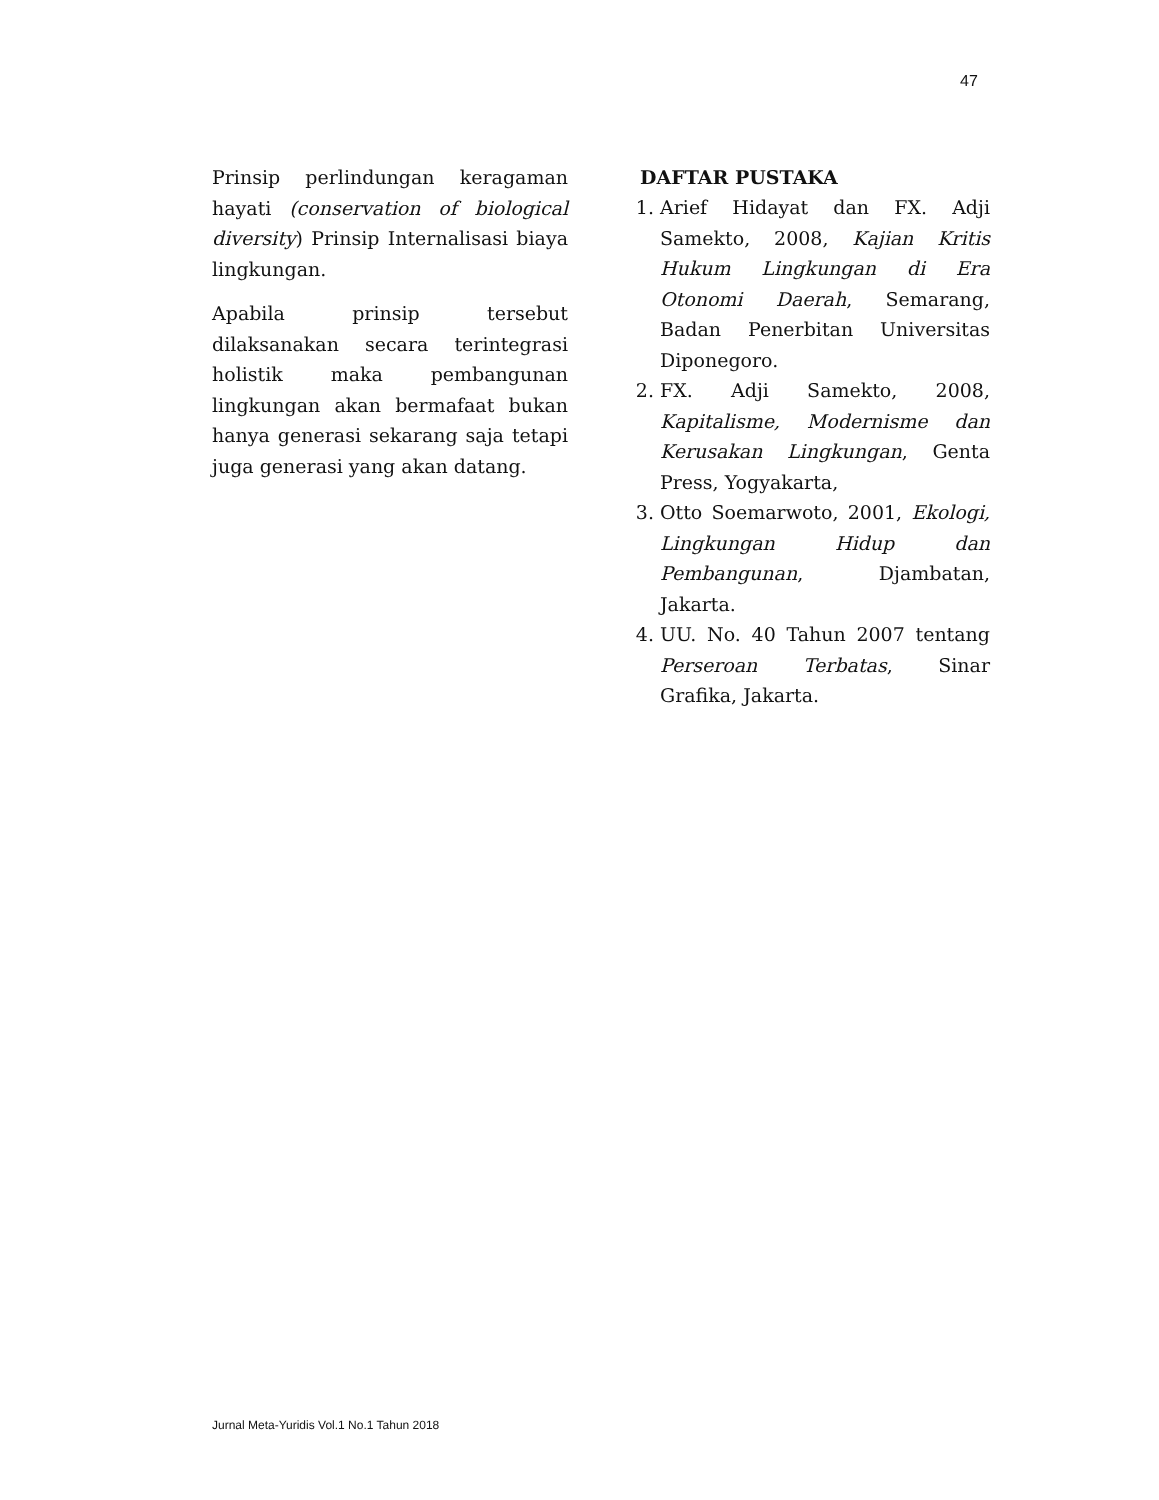47
Prinsip perlindungan keragaman hayati (conservation of biological diversity) Prinsip Internalisasi biaya lingkungan.
Apabila prinsip tersebut dilaksanakan secara terintegrasi holistik maka pembangunan lingkungan akan bermafaat bukan hanya generasi sekarang saja tetapi juga generasi yang akan datang.
DAFTAR PUSTAKA
1. Arief Hidayat dan FX. Adji Samekto, 2008, Kajian Kritis Hukum Lingkungan di Era Otonomi Daerah, Semarang, Badan Penerbitan Universitas Diponegoro.
2. FX. Adji Samekto, 2008, Kapitalisme, Modernisme dan Kerusakan Lingkungan, Genta Press, Yogyakarta,
3. Otto Soemarwoto, 2001, Ekologi, Lingkungan Hidup dan Pembangunan, Djambatan, Jakarta.
4. UU. No. 40 Tahun 2007 tentang Perseroan Terbatas, Sinar Grafika, Jakarta.
Jurnal Meta-Yuridis Vol.1 No.1 Tahun 2018